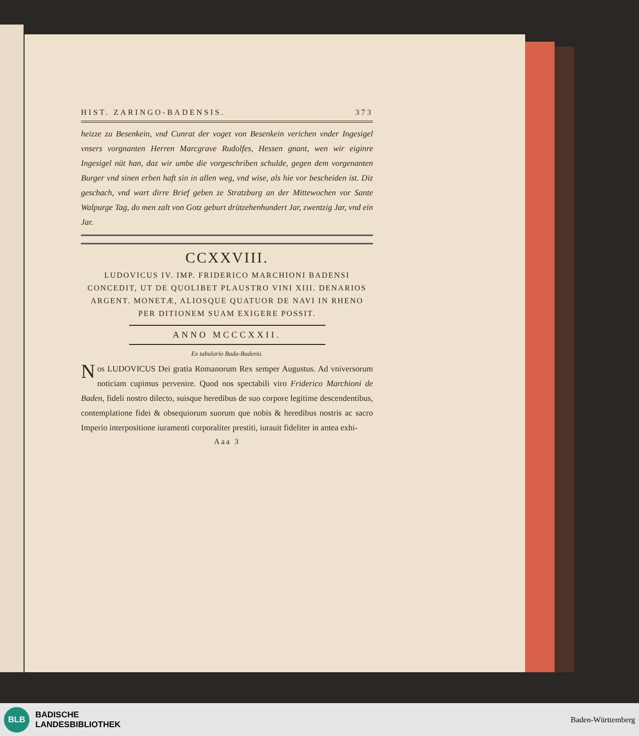HIST. ZARINGO-BADENSIS. 373
heizze zu Besenkein, vnd Cunrat der voget von Besenkein verichen vnder Ingesigel vnsers vorgnanten Herren Marcgrave Rudolfes, Hessen gnant, wen wir eiginre Ingesigel nüt han, daz wir umbe die vorgeschriben schulde, gegen dem vorgenanten Burger vnd sinen erben haft sin in allen weg, vnd wise, als hie vor bescheiden ist. Diz geschach, vnd wart dirre Brief geben ze Stratzburg an der Mittewochen vor Sante Walpurge Tag, do men zalt von Gotz geburt drützehenhundert Jar, zwentzig Jar, vnd ein Jar.
CCXXVIII.
LUDOVICUS IV. IMP. FRIDERICO MARCHIONI BADENSI CONCEDIT, UT DE QUOLIBET PLAUSTRO VINI XIII. DENARIOS ARGENT. MONETÆ, ALIOSQUE QUATUOR DE NAVI IN RHENO PER DITIONEM SUAM EXIGERE POSSIT.
ANNO MCCCXXII.
Ex tabulario Bada-Badensi.
Nos LUDOVICUS Dei gratia Romanorum Rex semper Augustus. Ad vniversorum noticiam cupimus pervenire. Quod nos spectabili viro Friderico Marchioni de Baden, fideli nostro dilecto, suisque heredibus de suo corpore legitime descendentibus, contemplatione fidei & obsequiorum suorum que nobis & heredibus nostris ac sacro Imperio interpositione iuramenti corporaliter prestiti, iurauit fideliter in antea exhi-
Aaa 3
BLB
BADISCHE
LANDESBIBLIOTHEK
Baden-Württemberg